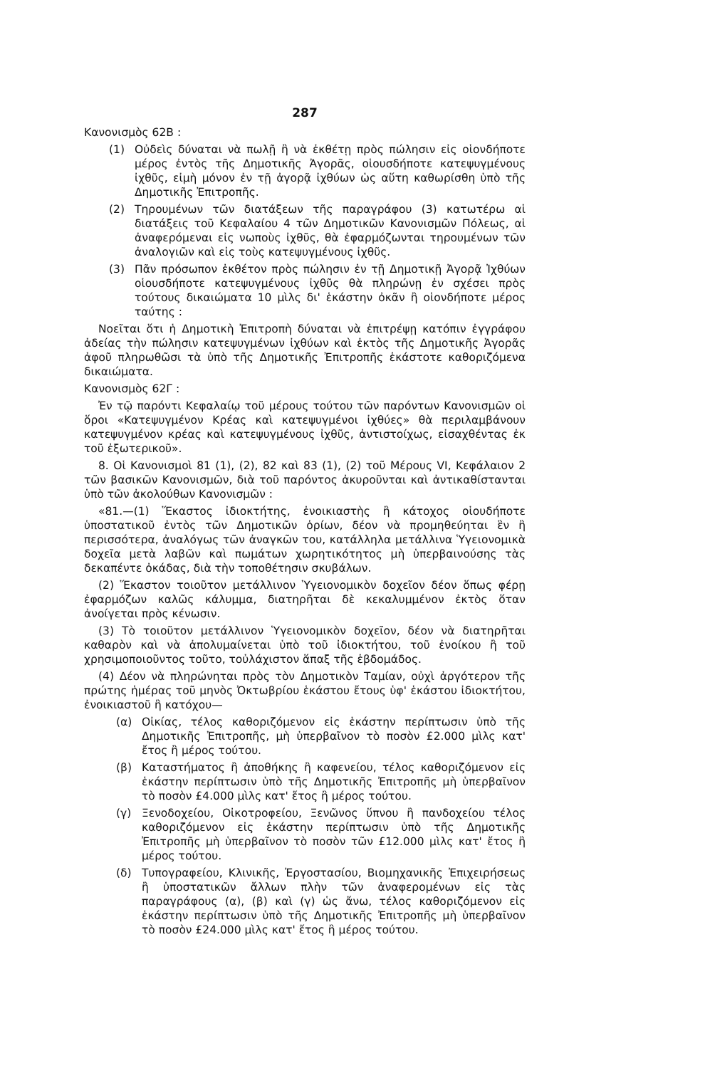287
Κανονισμὸς 62Β :
(1) Οὐδεὶς δύναται νὰ πωλῇ ἢ νὰ ἐκθέτῃ πρὸς πώλησιν εἰς οἱονδήποτε μέρος ἐντὸς τῆς Δημοτικῆς Ἀγορᾶς, οἱουσδήποτε κατεψυγμένους ἰχθῦς, εἰμὴ μόνον ἐν τῇ ἀγορᾷ ἰχθύων ὡς αὕτη καθωρίσθη ὑπὸ τῆς Δημοτικῆς Ἐπιτροπῆς.
(2) Τηρουμένων τῶν διατάξεων τῆς παραγράφου (3) κατωτέρω αἱ διατάξεις τοῦ Κεφαλαίου 4 τῶν Δημοτικῶν Κανονισμῶν Πόλεως, αἱ ἀναφερόμεναι εἰς νωποὺς ἰχθῦς, θὰ ἐφαρμόζωνται τηρουμένων τῶν ἀναλογιῶν καὶ εἰς τοὺς κατεψυγμένους ἰχθῦς.
(3) Πᾶν πρόσωπον ἐκθέτον πρὸς πώλησιν ἐν τῇ Δημοτικῇ Ἀγορᾷ Ἰχθύων οἱουσδήποτε κατεψυγμένους ἰχθῦς θὰ πληρώνῃ ἐν σχέσει πρὸς τούτους δικαιώματα 10 μὶλς δι' ἑκάστην ὀκᾶν ἢ οἱονδήποτε μέρος ταύτης :
Νοεῖται ὅτι ἡ Δημοτικὴ Ἐπιτροπὴ δύναται νὰ ἐπιτρέψῃ κατόπιν ἐγγράφου ἀδείας τὴν πώλησιν κατεψυγμένων ἰχθύων καὶ ἐκτὸς τῆς Δημοτικῆς Ἀγορᾶς ἀφοῦ πληρωθῶσι τὰ ὑπὸ τῆς Δημοτικῆς Ἐπιτροπῆς ἑκάστοτε καθοριζόμενα δικαιώματα.
Κανονισμὸς 62Γ :
Ἐν τῷ παρόντι Κεφαλαίῳ τοῦ μέρους τούτου τῶν παρόντων Κανονισμῶν οἱ ὅροι «Κατεψυγμένον Κρέας καὶ κατεψυγμένοι ἰχθύες» θὰ περιλαμβάνουν κατεψυγμένον κρέας καὶ κατεψυγμένους ἰχθῦς, ἀντιστοίχως, εἰσαχθέντας ἐκ τοῦ ἐξωτερικοῦ».
8. Οἱ Κανονισμοὶ 81 (1), (2), 82 καὶ 83 (1), (2) τοῦ Μέρους VI, Κεφάλαιον 2 τῶν βασικῶν Κανονισμῶν, διὰ τοῦ παρόντος ἀκυροῦνται καὶ ἀντικαθίστανται ὑπὸ τῶν ἀκολούθων Κανονισμῶν :
«81.—(1) Ἕκαστος ἰδιοκτήτης, ἐνοικιαστὴς ἢ κάτοχος οἱουδήποτε ὑποστατικοῦ ἐντὸς τῶν Δημοτικῶν ὁρίων, δέον νὰ προμηθεύηται ἓν ἢ περισσότερα, ἀναλόγως τῶν ἀναγκῶν του, κατάλληλα μετάλλινα Ὑγειονομικὰ δοχεῖα μετὰ λαβῶν καὶ πωμάτων χωρητικότητος μὴ ὑπερβαινούσης τὰς δεκαπέντε ὀκάδας, διὰ τὴν τοποθέτησιν σκυβάλων.
(2) Ἕκαστον τοιοῦτον μετάλλινον Ὑγειονομικὸν δοχεῖον δέον ὅπως φέρῃ ἐφαρμόζων καλῶς κάλυμμα, διατηρῆται δὲ κεκαλυμμένον ἐκτὸς ὅταν ἀνοίγεται πρὸς κένωσιν.
(3) Τὸ τοιοῦτον μετάλλινον Ὑγειονομικὸν δοχεῖον, δέον νὰ διατηρῆται καθαρὸν καὶ νὰ ἀπολυμαίνεται ὑπὸ τοῦ ἰδιοκτήτου, τοῦ ἐνοίκου ἢ τοῦ χρησιμοποιοῦντος τοῦτο, τοὐλάχιστον ἅπαξ τῆς ἑβδομάδος.
(4) Δέον νὰ πληρώνηται πρὸς τὸν Δημοτικὸν Ταμίαν, οὐχὶ ἀργότερον τῆς πρώτης ἡμέρας τοῦ μηνὸς Ὀκτωβρίου ἑκάστου ἔτους ὑφ' ἑκάστου ἰδιοκτήτου, ἐνοικιαστοῦ ἢ κατόχου—
(α) Οἰκίας, τέλος καθοριζόμενον εἰς ἑκάστην περίπτωσιν ὑπὸ τῆς Δημοτικῆς Ἐπιτροπῆς, μὴ ὑπερβαῖνον τὸ ποσὸν £2.000 μὶλς κατ' ἔτος ἢ μέρος τούτου.
(β) Καταστήματος ἢ ἀποθήκης ἢ καφενείου, τέλος καθοριζόμενον εἰς ἑκάστην περίπτωσιν ὑπὸ τῆς Δημοτικῆς Ἐπιτροπῆς μὴ ὑπερβαῖνον τὸ ποσὸν £4.000 μὶλς κατ' ἔτος ἢ μέρος τούτου.
(γ) Ξενοδοχείου, Οἰκοτροφείου, Ξενῶνος ὕπνου ἢ πανδοχείου τέλος καθοριζόμενον εἰς ἑκάστην περίπτωσιν ὑπὸ τῆς Δημοτικῆς Ἐπιτροπῆς μὴ ὑπερβαῖνον τὸ ποσὸν τῶν £12.000 μὶλς κατ' ἔτος ἢ μέρος τούτου.
(δ) Τυπογραφείου, Κλινικῆς, Ἐργοστασίου, Βιομηχανικῆς Ἐπιχειρήσεως ἢ ὑποστατικῶν ἄλλων πλὴν τῶν ἀναφερομένων εἰς τὰς παραγράφους (α), (β) καὶ (γ) ὡς ἄνω, τέλος καθοριζόμενον εἰς ἑκάστην περίπτωσιν ὑπὸ τῆς Δημοτικῆς Ἐπιτροπῆς μὴ ὑπερβαῖνον τὸ ποσὸν £24.000 μὶλς κατ' ἔτος ἢ μέρος τούτου.